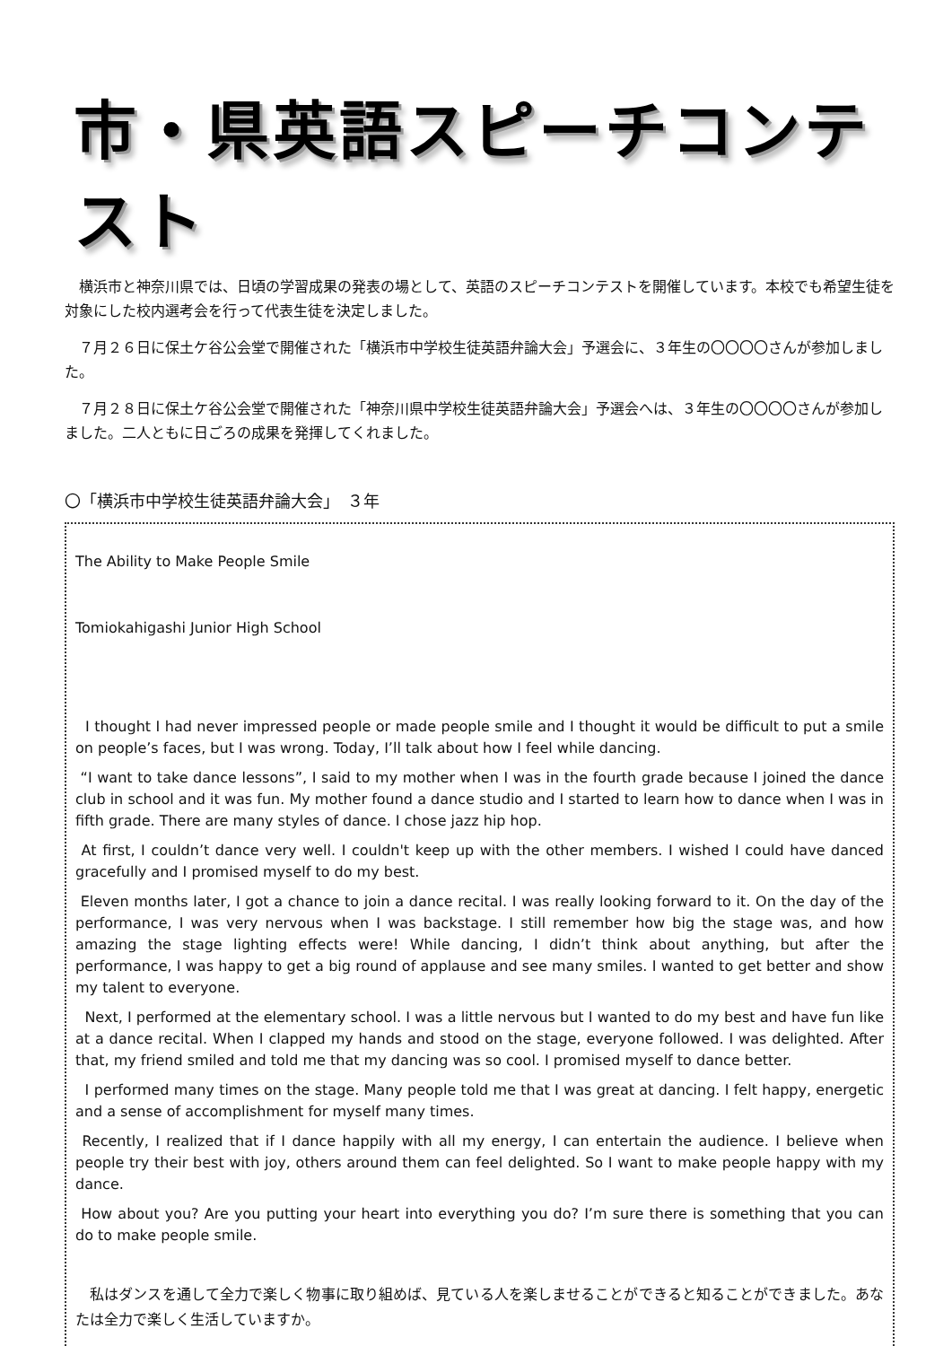市・県英語スピーチコンテスト
　横浜市と神奈川県では、日頃の学習成果の発表の場として、英語のスピーチコンテストを開催しています。本校でも希望生徒を対象にした校内選考会を行って代表生徒を決定しました。
　７月２６日に保土ケ谷公会堂で開催された「横浜市中学校生徒英語弁論大会」予選会に、３年生の〇〇〇〇さんが参加しました。
　７月２８日に保土ケ谷公会堂で開催された「神奈川県中学校生徒英語弁論大会」予選会へは、３年生の〇〇〇〇さんが参加しました。二人ともに日ごろの成果を発揮してくれました。
〇「横浜市中学校生徒英語弁論大会」　３年
The Ability to Make People Smile
Tomiokahigashi Junior High School
I thought I had never impressed people or made people smile and I thought it would be difficult to put a smile on people’s faces, but I was wrong. Today, I’ll talk about how I feel while dancing.
“I want to take dance lessons”, I said to my mother when I was in the fourth grade because I joined the dance club in school and it was fun. My mother found a dance studio and I started to learn how to dance when I was in fifth grade. There are many styles of dance. I chose jazz hip hop.
At first, I couldn’t dance very well. I couldn't keep up with the other members. I wished I could have danced gracefully and I promised myself to do my best.
Eleven months later, I got a chance to join a dance recital. I was really looking forward to it. On the day of the performance, I was very nervous when I was backstage. I still remember how big the stage was, and how amazing the stage lighting effects were! While dancing, I didn’t think about anything, but after the performance, I was happy to get a big round of applause and see many smiles. I wanted to get better and show my talent to everyone.
Next, I performed at the elementary school. I was a little nervous but I wanted to do my best and have fun like at a dance recital. When I clapped my hands and stood on the stage, everyone followed. I was delighted. After that, my friend smiled and told me that my dancing was so cool. I promised myself to dance better.
I performed many times on the stage. Many people told me that I was great at dancing. I felt happy, energetic and a sense of accomplishment for myself many times.
Recently, I realized that if I dance happily with all my energy, I can entertain the audience. I believe when people try their best with joy, others around them can feel delighted. So I want to make people happy with my dance.
How about you? Are you putting your heart into everything you do? I’m sure there is something that you can do to make people smile.
　私はダンスを通して全力で楽しく物事に取り組めば、見ている人を楽しませることができると知ることができました。あなたは全力で楽しく生活していますか。